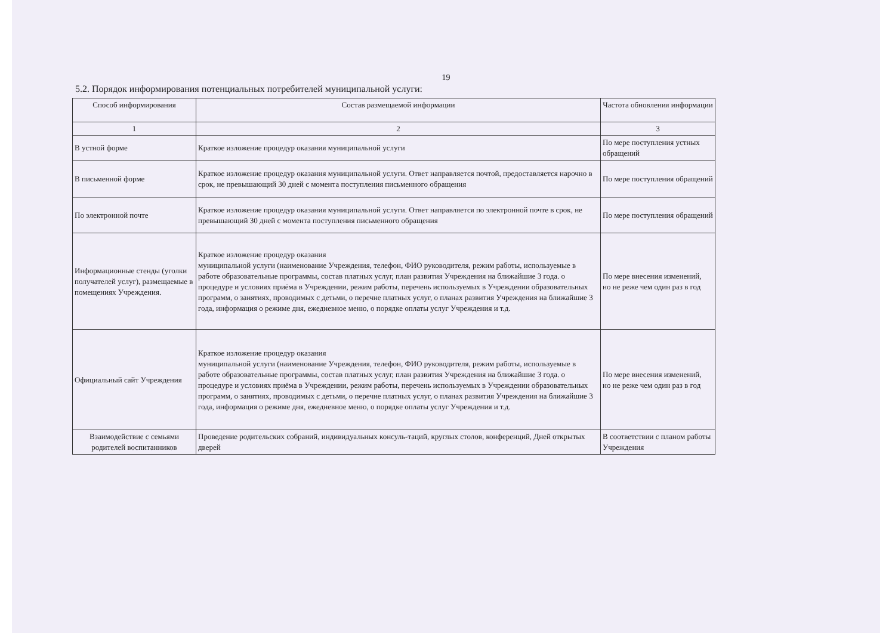19
5.2. Порядок информирования потенциальных потребителей муниципальной услуги:
| Способ информирования | Состав размещаемой информации | Частота обновления информации |
| --- | --- | --- |
| 1 | 2 | 3 |
| В устной форме | Краткое изложение процедур оказания муниципальной услуги | По мере поступления устных обращений |
| В письменной форме | Краткое изложение процедур оказания муниципальной услуги. Ответ направляется почтой, предоставляется нарочно в срок, не превышающий 30 дней с момента поступления письменного обращения | По мере поступления обращений |
| По электронной почте | Краткое изложение процедур оказания муниципальной услуги. Ответ направляется по электронной почте в срок, не превышающий 30 дней с момента поступления письменного обращения | По мере поступления обращений |
| Информационные стенды (уголки получателей услуг), размещаемые в помещениях Учреждения. | Краткое изложение процедур оказания муниципальной услуги (наименование Учреждения, телефон, ФИО руководителя, режим работы, используемые в работе образовательные программы, состав платных услуг, план развития Учреждения на ближайшие 3 года. о процедуре и условиях приёма в Учреждении, режим работы, перечень используемых в Учреждении образовательных программ, о занятиях, проводимых с детьми, о перечне платных услуг, о планах развития Учреждения на ближайшие 3 года, информация о режиме дня, ежедневное меню, о порядке оплаты услуг Учреждения и т.д. | По мере внесения изменений, но не реже чем один раз в год |
| Официальный сайт Учреждения | Краткое изложение процедур оказания муниципальной услуги (наименование Учреждения, телефон, ФИО руководителя, режим работы, используемые в работе образовательные программы, состав платных услуг, план развития Учреждения на ближайшие 3 года. о процедуре и условиях приёма в Учреждении, режим работы, перечень используемых в Учреждении образовательных программ, о занятиях, проводимых с детьми, о перечне платных услуг, о планах развития Учреждения на ближайшие 3 года, информация о режиме дня, ежедневное меню, о порядке оплаты услуг Учреждения и т.д. | По мере внесения изменений, но не реже чем один раз в год |
| Взаимодействие с семьями родителей воспитанников | Проведение родительских собраний, индивидуальных консуль-таций, круглых столов, конференций, Дней открытых дверей | В соответствии с планом работы Учреждения |